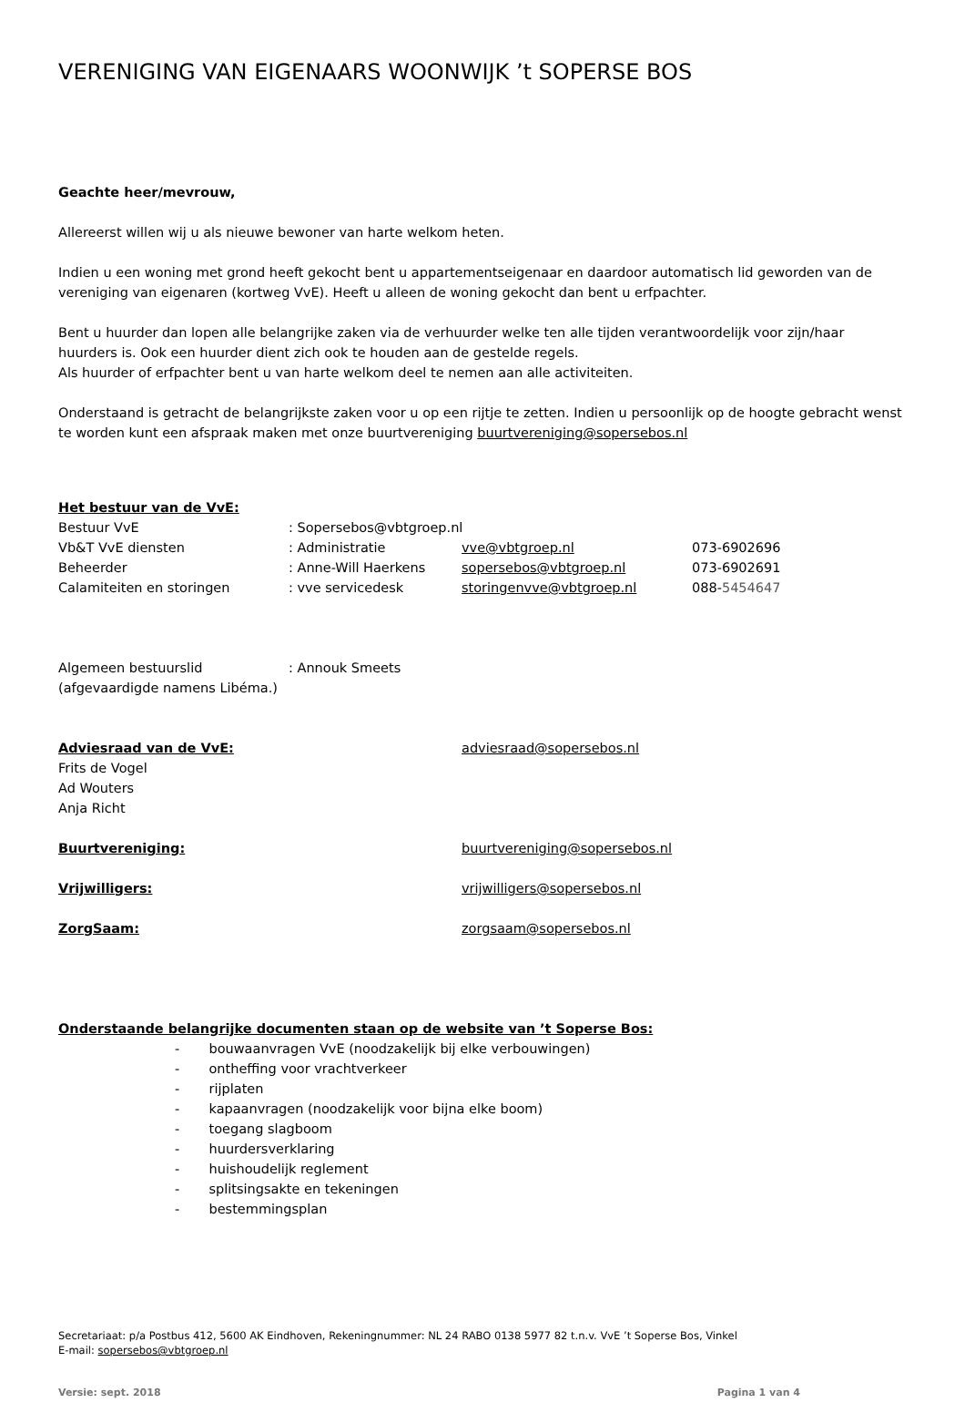VERENIGING VAN EIGENAARS WOONWIJK ’t SOPERSE BOS
Geachte heer/mevrouw,
Allereerst willen wij u als nieuwe bewoner van harte welkom heten.
Indien u een woning met grond heeft gekocht bent u appartementseigenaar en daardoor automatisch lid geworden van de vereniging van eigenaren (kortweg VvE). Heeft u alleen de woning gekocht dan bent u erfpachter.
Bent u huurder dan lopen alle belangrijke zaken via de verhuurder welke ten alle tijden verantwoordelijk voor zijn/haar huurders is. Ook een huurder dient zich ook te houden aan de gestelde regels.
Als huurder of erfpachter bent u van harte welkom deel te nemen aan alle activiteiten.
Onderstaand is getracht de belangrijkste zaken voor u op een rijtje te zetten. Indien u persoonlijk op de hoogte gebracht wenst te worden kunt een afspraak maken met onze buurtvereniging buurtvereniging@sopersebos.nl
| Het bestuur van de VvE: | | | |
| Bestuur VvE | : Sopersebos@vbtgroep.nl | | |
| Vb&T VvE diensten | : Administratie | vve@vbtgroep.nl | 073-6902696 |
| Beheerder | : Anne-Will Haerkens | sopersebos@vbtgroep.nl | 073-6902691 |
| Calamiteiten en storingen | : vve servicedesk | storingenvve@vbtgroep.nl | 088- 5454647 |
| Algemeen bestuurslid (afgevaardigde namens Libéma.) | : Annouk Smeets | | |
| Adviesraad van de VvE: | adviesraad@sopersebos.nl |
| Frits de Vogel Ad Wouters Anja Richt | |
| Buurtvereniging: | buurtvereniging@sopersebos.nl |
| Vrijwilligers: | vrijwilligers@sopersebos.nl |
| ZorgSaam: | zorgsaam@sopersebos.nl |
Onderstaande belangrijke documenten staan op de website van ’t Soperse Bos:
- bouwaanvragen VvE (noodzakelijk bij elke verbouwingen)
- ontheffing voor vrachtverkeer
- rijplaten
- kapaanvragen (noodzakelijk voor bijna elke boom)
- toegang slagboom
- huurdersverklaring
- huishoudelijk reglement
- splitsingsakte en tekeningen
- bestemmingsplan
Secretariaat: p/a Postbus 412, 5600 AK Eindhoven, Rekeningnummer: NL 24 RABO 0138 5977 82 t.n.v. VvE ’t Soperse Bos, Vinkel
E-mail: sopersebos@vbtgroep.nl
Versie: sept. 2018 Pagina 1 van 4